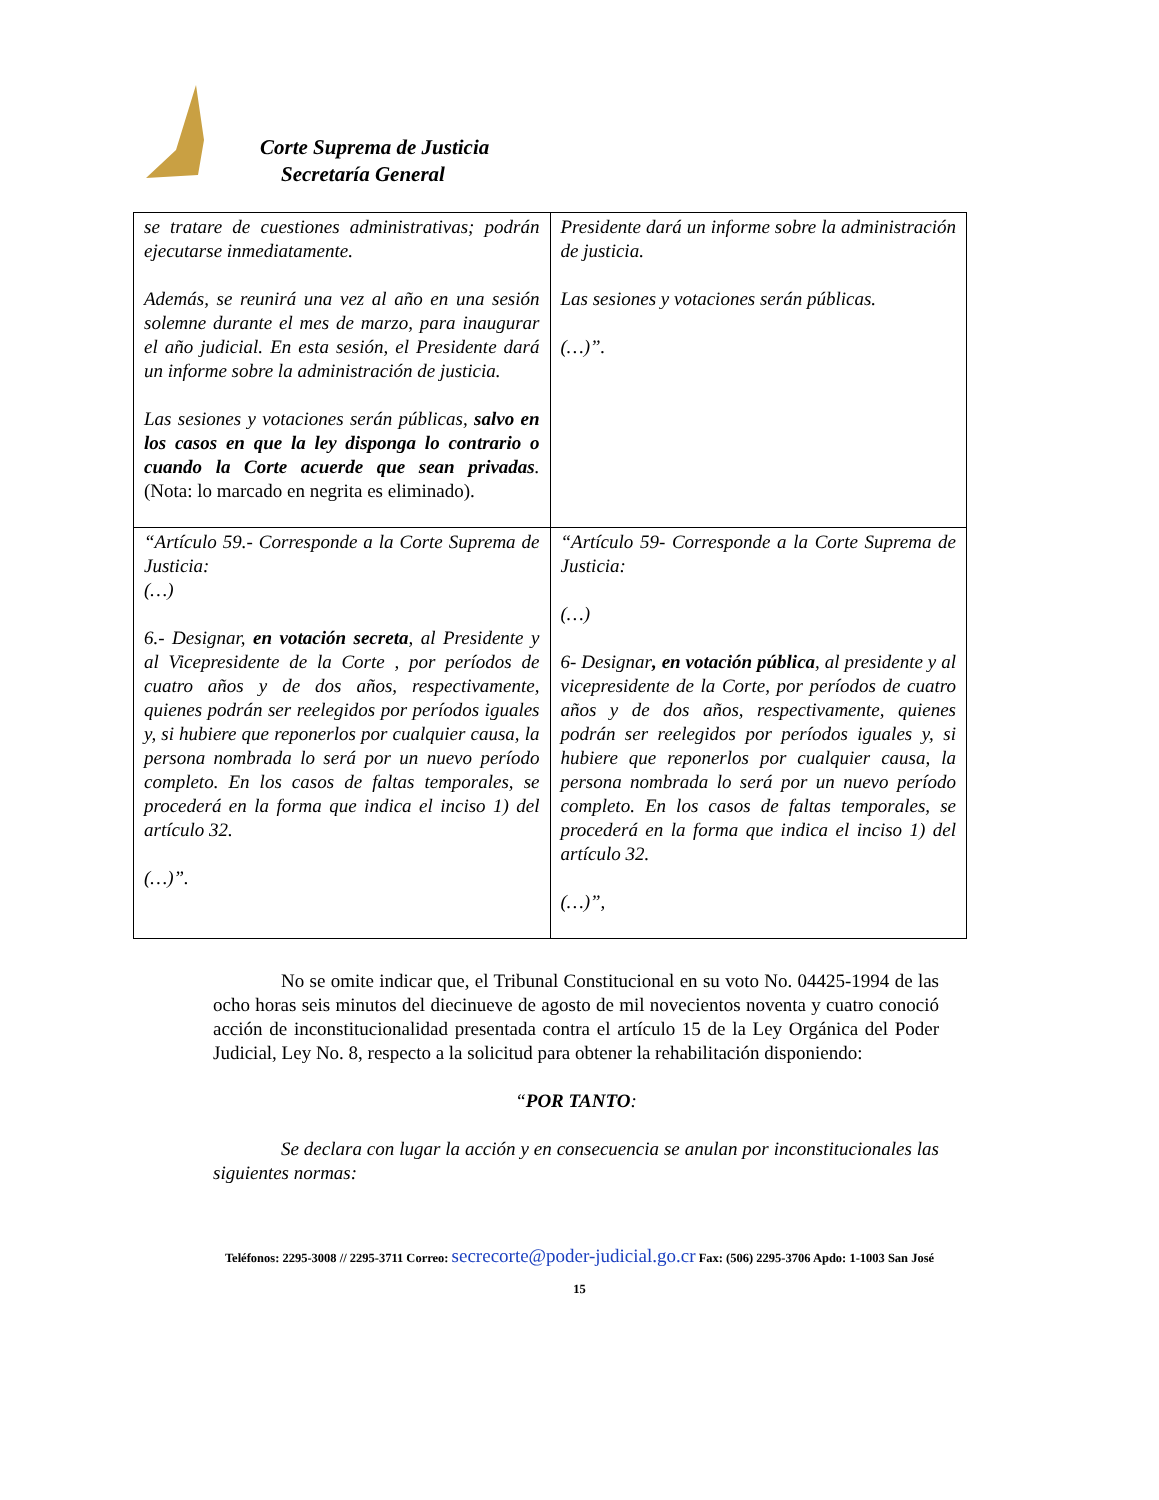Corte Suprema de Justicia
Secretaría General
| se tratare de cuestiones administrativas; podrán ejecutarse inmediatamente. Además, se reunirá una vez al año en una sesión solemne durante el mes de marzo, para inaugurar el año judicial. En esta sesión, el Presidente dará un informe sobre la administración de justicia. Las sesiones y votaciones serán públicas, salvo en los casos en que la ley disponga lo contrario o cuando la Corte acuerde que sean privadas . (Nota: lo marcado en negrita es eliminado). | Presidente dará un informe sobre la administración de justicia. Las sesiones y votaciones serán públicas. (…)”. |
| “Artículo 59.- Corresponde a la Corte Suprema de Justicia: (…) 6.- Designar, en votación secreta , al Presidente y al Vicepresidente de la Corte , por períodos de cuatro años y de dos años, respectivamente, quienes podrán ser reelegidos por períodos iguales y, si hubiere que reponerlos por cualquier causa, la persona nombrada lo será por un nuevo período completo. En los casos de faltas temporales, se procederá en la forma que indica el inciso 1) del artículo 32. (…)”. | “Artículo 59- Corresponde a la Corte Suprema de Justicia: (…) 6- Designar , en votación pública , al presidente y al vicepresidente de la Corte, por períodos de cuatro años y de dos años, respectivamente, quienes podrán ser reelegidos por períodos iguales y, si hubiere que reponerlos por cualquier causa, la persona nombrada lo será por un nuevo período completo. En los casos de faltas temporales, se procederá en la forma que indica el inciso 1) del artículo 32. (…)”, |
No se omite indicar que, el Tribunal Constitucional en su voto No. 04425-1994 de las ocho horas seis minutos del diecinueve de agosto de mil novecientos noventa y cuatro conoció acción de inconstitucionalidad presentada contra el artículo 15 de la Ley Orgánica del Poder Judicial, Ley No. 8, respecto a la solicitud para obtener la rehabilitación disponiendo:
“POR TANTO:
Se declara con lugar la acción y en consecuencia se anulan por inconstitucionales las siguientes normas:
Teléfonos: 2295-3008 // 2295-3711 Correo: secrecorte@poder-judicial.go.cr Fax: (506) 2295-3706 Apdo: 1-1003 San José
15